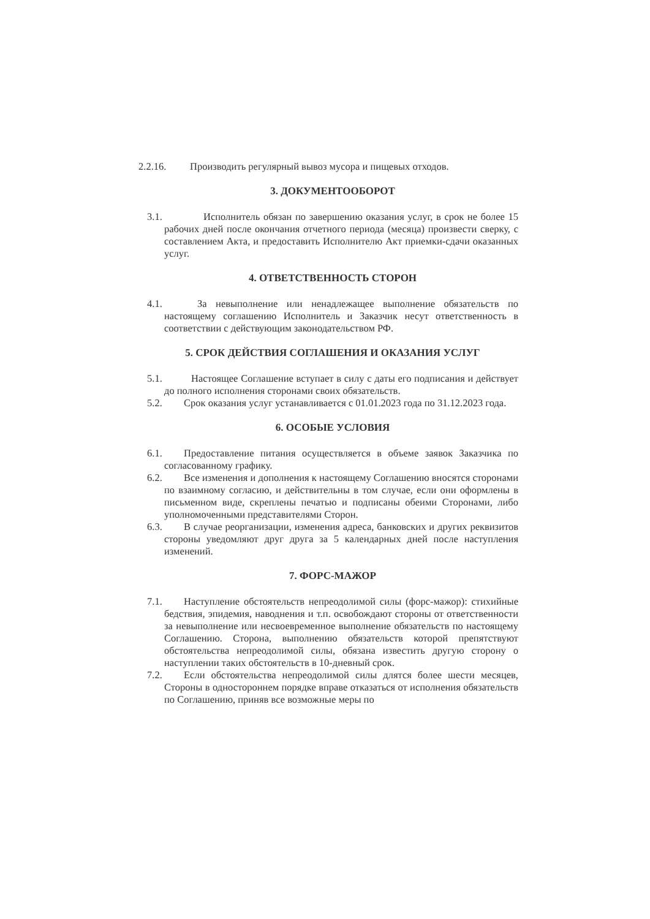2.2.16. Производить регулярный вывоз мусора и пищевых отходов.
3. ДОКУМЕНТООБОРОТ
3.1. Исполнитель обязан по завершению оказания услуг, в срок не более 15 рабочих дней после окончания отчетного периода (месяца) произвести сверку, с составлением Акта, и предоставить Исполнителю Акт приемки-сдачи оказанных услуг.
4. ОТВЕТСТВЕННОСТЬ СТОРОН
4.1. За невыполнение или ненадлежащее выполнение обязательств по настоящему соглашению Исполнитель и Заказчик несут ответственность в соответствии с действующим законодательством РФ.
5. СРОК ДЕЙСТВИЯ СОГЛАШЕНИЯ И ОКАЗАНИЯ УСЛУГ
5.1. Настоящее Соглашение вступает в силу с даты его подписания и действует до полного исполнения сторонами своих обязательств.
5.2. Срок оказания услуг устанавливается с 01.01.2023 года по 31.12.2023 года.
6. ОСОБЫЕ УСЛОВИЯ
6.1. Предоставление питания осуществляется в объеме заявок Заказчика по согласованному графику.
6.2. Все изменения и дополнения к настоящему Соглашению вносятся сторонами по взаимному согласию, и действительны в том случае, если они оформлены в письменном виде, скреплены печатью и подписаны обеими Сторонами, либо уполномоченными представителями Сторон.
6.3. В случае реорганизации, изменения адреса, банковских и других реквизитов стороны уведомляют друг друга за 5 календарных дней после наступления изменений.
7. ФОРС-МАЖОР
7.1. Наступление обстоятельств непреодолимой силы (форс-мажор): стихийные бедствия, эпидемия, наводнения и т.п. освобождают стороны от ответственности за невыполнение или несвоевременное выполнение обязательств по настоящему Соглашению. Сторона, выполнению обязательств которой препятствуют обстоятельства непреодолимой силы, обязана известить другую сторону о наступлении таких обстоятельств в 10-дневный срок.
7.2. Если обстоятельства непреодолимой силы длятся более шести месяцев, Стороны в одностороннем порядке вправе отказаться от исполнения обязательств по Соглашению, приняв все возможные меры по